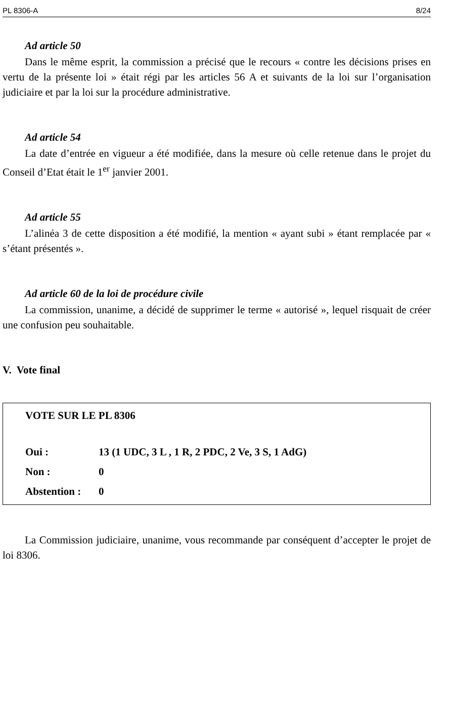PL 8306-A 8/24
Ad article 50
Dans le même esprit, la commission a précisé que le recours « contre les décisions prises en vertu de la présente loi » était régi par les articles 56 A et suivants de la loi sur l’organisation judiciaire et par la loi sur la procédure administrative.
Ad article 54
La date d’entrée en vigueur a été modifiée, dans la mesure où celle retenue dans le projet du Conseil d’Etat était le 1<sup>er</sup> janvier 2001.
Ad article 55
L’alinéa 3 de cette disposition a été modifié, la mention « ayant subi » étant remplacée par « s’étant présentés ».
Ad article 60 de la loi de procédure civile
La commission, unanime, a décidé de supprimer le terme « autorisé », lequel risquait de créer une confusion peu souhaitable.
V. Vote final
VOTE SUR LE PL 8306
| Oui : | 13 (1 UDC, 3 L , 1 R, 2 PDC, 2 Ve, 3 S, 1 AdG) |
| Non : | 0 |
| Abstention : | 0 |
La Commission judiciaire, unanime, vous recommande par conséquent d’accepter le projet de loi 8306.